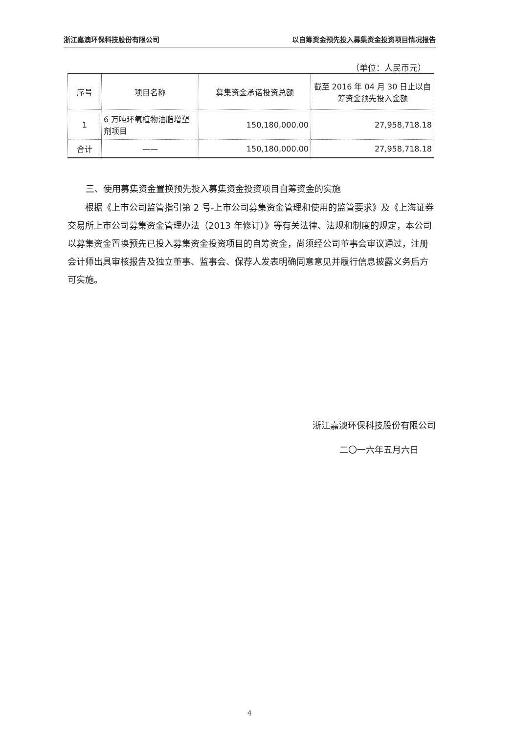浙江嘉澳环保科技股份有限公司 以自筹资金预先投入募集资金投资项目情况报告
（单位：人民币元）
| 序号 | 项目名称 | 募集资金承诺投资总额 | 截至 2016 年 04 月 30 日止以自筹资金预先投入金额 |
| --- | --- | --- | --- |
| 1 | 6 万吨环氧植物油脂增塑剂项目 | 150,180,000.00 | 27,958,718.18 |
| 合计 | —— | 150,180,000.00 | 27,958,718.18 |
三、使用募集资金置换预先投入募集资金投资项目自筹资金的实施
根据《上市公司监管指引第 2 号-上市公司募集资金管理和使用的监管要求》及《上海证券交易所上市公司募集资金管理办法（2013 年修订）》等有关法律、法规和制度的规定，本公司以募集资金置换预先已投入募集资金投资项目的自筹资金，尚须经公司董事会审议通过，注册会计师出具审核报告及独立董事、监事会、保荐人发表明确同意意见并履行信息披露义务后方可实施。
浙江嘉澳环保科技股份有限公司
二〇一六年五月六日
4